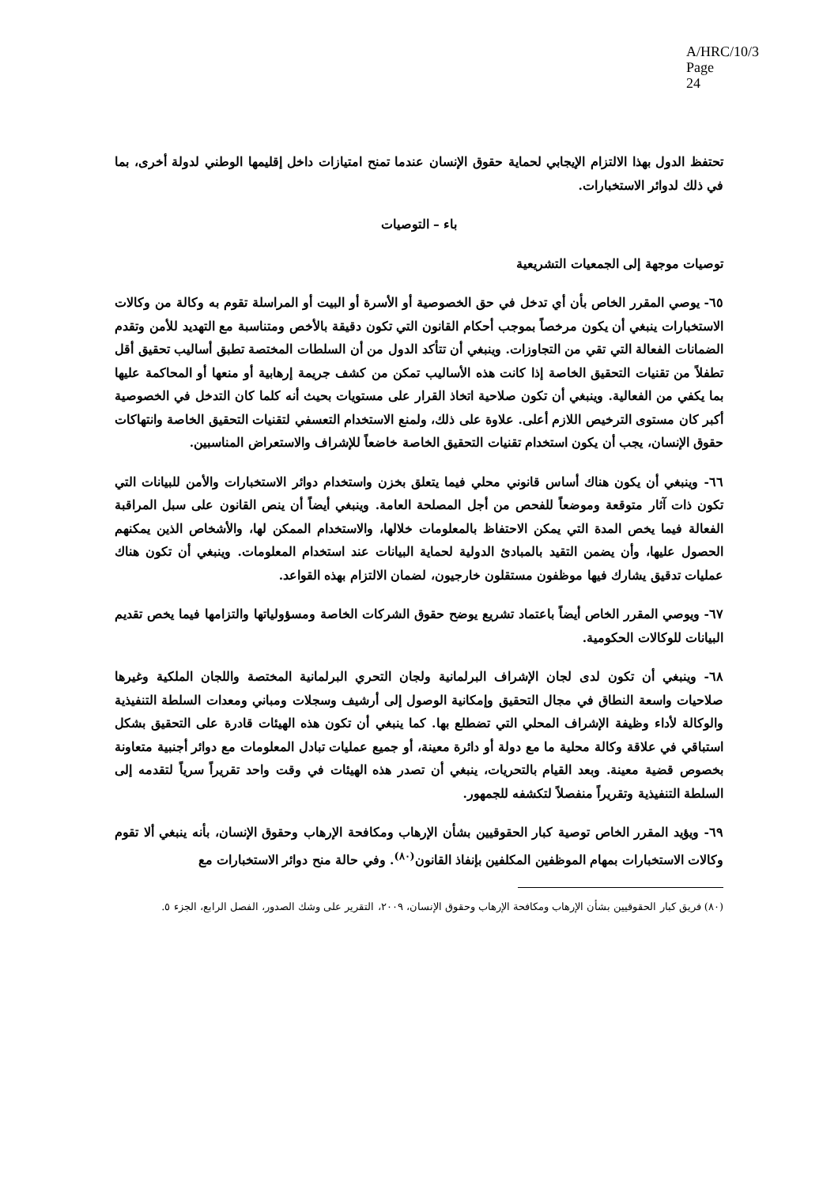A/HRC/10/3
Page 24
تحتفظ الدول بهذا الالتزام الإيجابي لحماية حقوق الإنسان عندما تمنح امتيازات داخل إقليمها الوطني لدولة أخرى، بما في ذلك لدوائر الاستخبارات.
باء – التوصيات
توصيات موجهة إلى الجمعيات التشريعية
٦٥- يوصي المقرر الخاص بأن أي تدخل في حق الخصوصية أو الأسرة أو البيت أو المراسلة تقوم به وكالة من وكالات الاستخبارات ينبغي أن يكون مرخصاً بموجب أحكام القانون التي تكون دقيقة بالأخص ومتناسبة مع التهديد للأمن وتقدم الضمانات الفعالة التي تقي من التجاوزات. وينبغي أن تتأكد الدول من أن السلطات المختصة تطبق أساليب تحقيق أقل تطفلاً من تقنيات التحقيق الخاصة إذا كانت هذه الأساليب تمكن من كشف جريمة إرهابية أو منعها أو المحاكمة عليها بما يكفي من الفعالية. وينبغي أن تكون صلاحية اتخاذ القرار على مستويات بحيث أنه كلما كان التدخل في الخصوصية أكبر كان مستوى الترخيص اللازم أعلى. علاوة على ذلك، ولمنع الاستخدام التعسفي لتقنيات التحقيق الخاصة وانتهاكات حقوق الإنسان، يجب أن يكون استخدام تقنيات التحقيق الخاصة خاضعاً للإشراف والاستعراض المناسبين.
٦٦- وينبغي أن يكون هناك أساس قانوني محلي فيما يتعلق بخزن واستخدام دوائر الاستخبارات والأمن للبيانات التي تكون ذات آثار متوقعة وموضعاً للفحص من أجل المصلحة العامة. وينبغي أيضاً أن ينص القانون على سبل المراقبة الفعالة فيما يخص المدة التي يمكن الاحتفاظ بالمعلومات خلالها، والاستخدام الممكن لها، والأشخاص الذين يمكنهم الحصول عليها، وأن يضمن التقيد بالمبادئ الدولية لحماية البيانات عند استخدام المعلومات. وينبغي أن تكون هناك عمليات تدقيق يشارك فيها موظفون مستقلون خارجيون، لضمان الالتزام بهذه القواعد.
٦٧- ويوصي المقرر الخاص أيضاً باعتماد تشريع يوضح حقوق الشركات الخاصة ومسؤولياتها والتزامها فيما يخص تقديم البيانات للوكالات الحكومية.
٦٨- وينبغي أن تكون لدى لجان الإشراف البرلمانية ولجان التحري البرلمانية المختصة واللجان الملكية وغيرها صلاحيات واسعة النطاق في مجال التحقيق وإمكانية الوصول إلى أرشيف وسجلات ومباني ومعدات السلطة التنفيذية والوكالة لأداء وظيفة الإشراف المحلي التي تضطلع بها. كما ينبغي أن تكون هذه الهيئات قادرة على التحقيق بشكل استباقي في علاقة وكالة محلية ما مع دولة أو دائرة معينة، أو جميع عمليات تبادل المعلومات مع دوائر أجنبية متعاونة بخصوص قضية معينة. وبعد القيام بالتحريات، ينبغي أن تصدر هذه الهيئات في وقت واحد تقريراً سرياً لتقدمه إلى السلطة التنفيذية وتقريراً منفصلاً لتكشفه للجمهور.
٦٩- ويؤيد المقرر الخاص توصية كبار الحقوقيين بشأن الإرهاب ومكافحة الإرهاب وحقوق الإنسان، بأنه ينبغي ألا تقوم وكالات الاستخبارات بمهام الموظفين المكلفين بإنفاذ القانون<sup>(٨٠)</sup>. وفي حالة منح دوائر الاستخبارات مع
(٨٠) فريق كبار الحقوقيين بشأن الإرهاب ومكافحة الإرهاب وحقوق الإنسان، ٢٠٠٩، التقرير على وشك الصدور، الفصل الرابع، الجزء ٥.